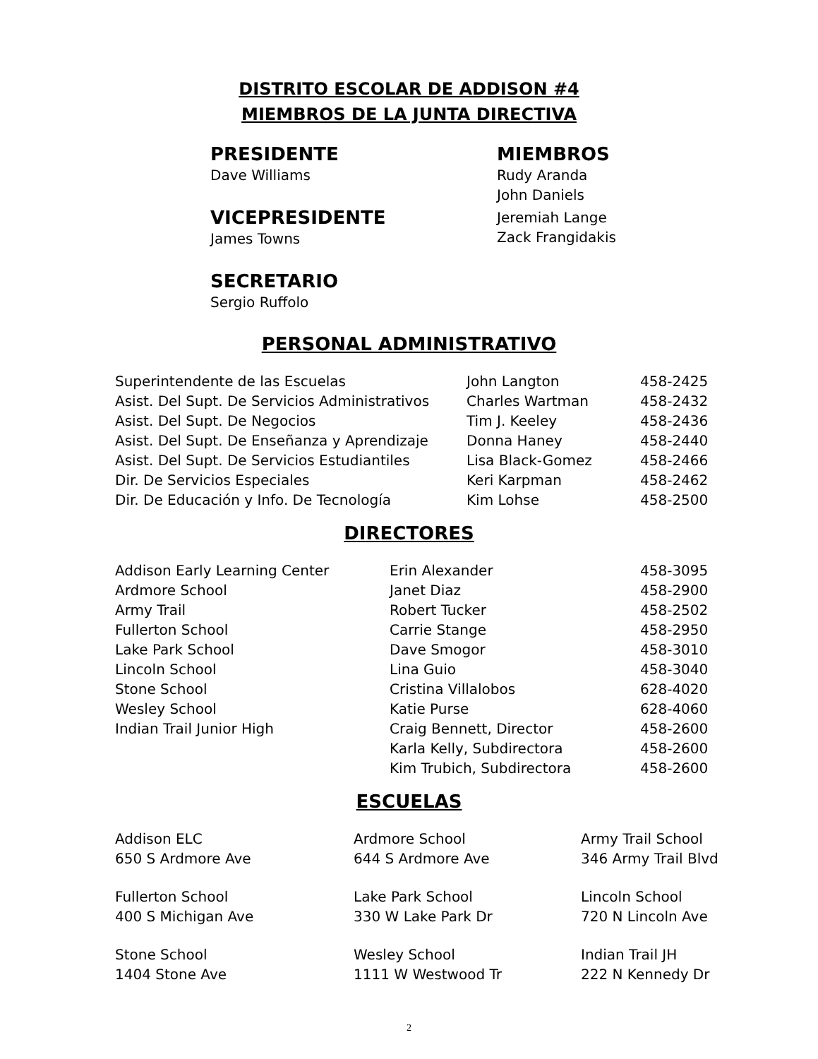DISTRITO ESCOLAR DE ADDISON #4
MIEMBROS DE LA JUNTA DIRECTIVA
PRESIDENTE
Dave Williams
VICEPRESIDENTE
James Towns
SECRETARIO
Sergio Ruffolo
MIEMBROS
Rudy Aranda
John Daniels
Jeremiah Lange
Zack Frangidakis
PERSONAL ADMINISTRATIVO
| Superintendente de las Escuelas | John Langton | 458-2425 |
| Asist. Del Supt. De Servicios Administrativos | Charles Wartman | 458-2432 |
| Asist. Del Supt. De Negocios | Tim J. Keeley | 458-2436 |
| Asist. Del Supt. De Enseñanza y Aprendizaje | Donna Haney | 458-2440 |
| Asist. Del Supt. De Servicios Estudiantiles | Lisa Black-Gomez | 458-2466 |
| Dir. De Servicios Especiales | Keri Karpman | 458-2462 |
| Dir. De Educación y Info. De Tecnología | Kim Lohse | 458-2500 |
DIRECTORES
| Addison Early Learning Center | Erin Alexander | 458-3095 |
| Ardmore School | Janet Diaz | 458-2900 |
| Army Trail | Robert Tucker | 458-2502 |
| Fullerton School | Carrie Stange | 458-2950 |
| Lake Park School | Dave Smogor | 458-3010 |
| Lincoln School | Lina Guio | 458-3040 |
| Stone School | Cristina Villalobos | 628-4020 |
| Wesley School | Katie Purse | 628-4060 |
| Indian Trail Junior High | Craig Bennett, Director | 458-2600 |
| | Karla Kelly, Subdirectora | 458-2600 |
| | Kim Trubich, Subdirectora | 458-2600 |
ESCUELAS
| Addison ELC 650 S Ardmore Ave | Ardmore School 644 S Ardmore Ave | Army Trail School 346 Army Trail Blvd |
| Fullerton School 400 S Michigan Ave | Lake Park School 330 W Lake Park Dr | Lincoln School 720 N Lincoln Ave |
| Stone School 1404 Stone Ave | Wesley School 1111 W Westwood Tr | Indian Trail JH 222 N Kennedy Dr |
2